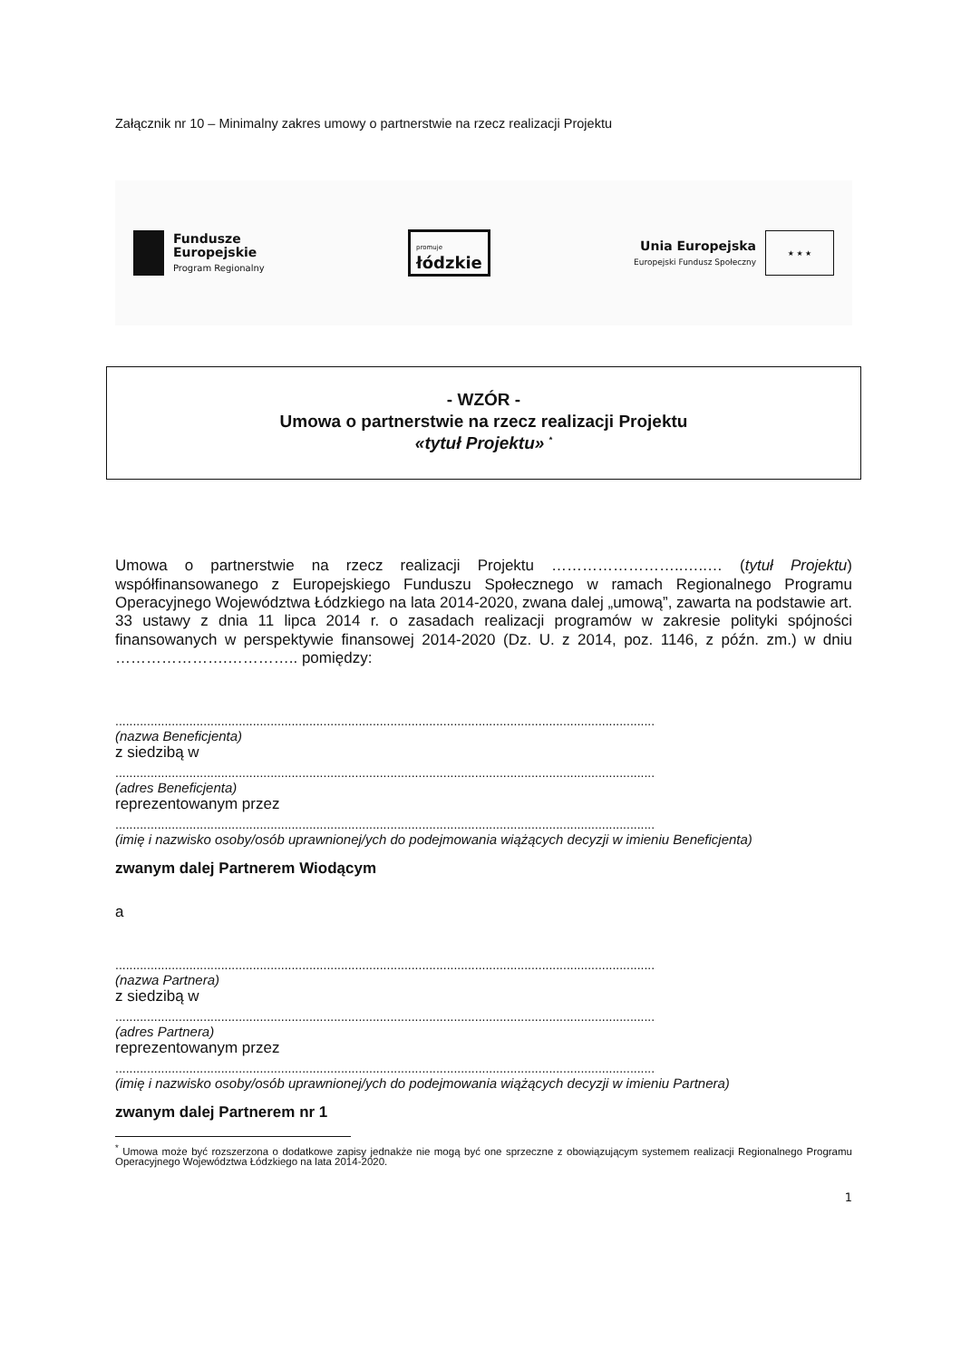Załącznik nr 10 – Minimalny zakres umowy o partnerstwie na rzecz realizacji Projektu
Fundusze
Europejskie
Program Regionalny
promuje
łódzkie
Unia Europejska
Europejski Fundusz Społeczny
★ ★ ★
- WZÓR -
Umowa o partnerstwie na rzecz realizacji Projektu
«tytuł Projektu» <sup>*</sup>
Umowa o partnerstwie na rzecz realizacji Projektu ……………………..…..… (tytuł Projektu) współfinansowanego z Europejskiego Funduszu Społecznego w ramach Regionalnego Programu Operacyjnego Województwa Łódzkiego na lata 2014-2020, zwana dalej „umową”, zawarta na podstawie art. 33 ustawy z dnia 11 lipca 2014 r. o zasadach realizacji programów w zakresie polityki spójności finansowanych w perspektywie finansowej 2014-2020 (Dz. U. z 2014, poz. 1146, z późn. zm.) w dniu ………………….………….. pomiędzy:
.........................................................................................................................................................
(nazwa Beneficjenta)
z siedzibą w
.........................................................................................................................................................
(adres Beneficjenta)
reprezentowanym przez
.........................................................................................................................................................
(imię i nazwisko osoby/osób uprawnionej/ych do podejmowania wiążących decyzji w imieniu Beneficjenta)
zwanym dalej Partnerem Wiodącym
a
.........................................................................................................................................................
(nazwa Partnera)
z siedzibą w
.........................................................................................................................................................
(adres Partnera)
reprezentowanym przez
.........................................................................................................................................................
(imię i nazwisko osoby/osób uprawnionej/ych do podejmowania wiążących decyzji w imieniu Partnera)
zwanym dalej Partnerem nr 1
<sup>*</sup> Umowa może być rozszerzona o dodatkowe zapisy jednakże nie mogą być one sprzeczne z obowiązującym systemem realizacji Regionalnego Programu Operacyjnego Województwa Łódzkiego na lata 2014-2020.
1